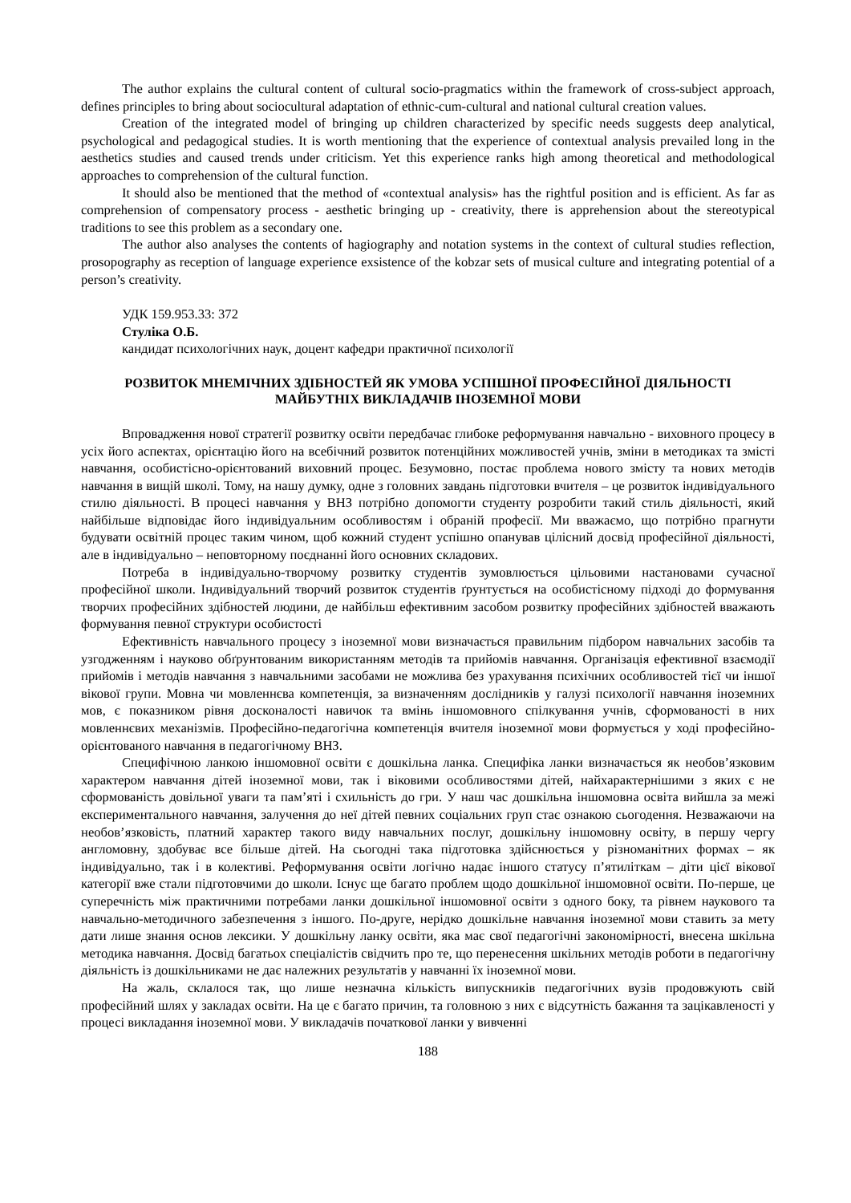The author explains the cultural content of cultural socio-pragmatics within the framework of cross-subject approach, defines principles to bring about sociocultural adaptation of ethnic-cum-cultural and national cultural creation values.
Creation of the integrated model of bringing up children characterized by specific needs suggests deep analytical, psychological and pedagogical studies. It is worth mentioning that the experience of contextual analysis prevailed long in the aesthetics studies and caused trends under criticism. Yet this experience ranks high among theoretical and methodological approaches to comprehension of the cultural function.
It should also be mentioned that the method of «contextual analysis» has the rightful position and is efficient. As far as comprehension of compensatory process - aesthetic bringing up - creativity, there is apprehension about the stereotypical traditions to see this problem as a secondary one.
The author also analyses the contents of hagiography and notation systems in the context of cultural studies reflection, prosopography as reception of language experience exsistence of the kobzar sets of musical culture and integrating potential of a person’s creativity.
УДК 159.953.33: 372
Стуліка О.Б.
кандидат психологічних наук, доцент кафедри практичної психології
РОЗВИТОК МНЕМІЧНИХ ЗДІБНОСТЕЙ ЯК УМОВА УСПІШНОЇ ПРОФЕСІЙНОЇ ДІЯЛЬНОСТІ
МАЙБУТНІХ ВИКЛАДАЧІВ ІНОЗЕМНОЇ МОВИ
Впровадження нової стратегії розвитку освіти передбачає глибоке реформування навчально - виховного процесу в усіх його аспектах, орієнтацію його на всебічний розвиток потенційних можливостей учнів, зміни в методиках та змісті навчання, особистісно-орієнтований виховний процес. Безумовно, постає проблема нового змісту та нових методів навчання в вищій школі. Тому, на нашу думку, одне з головних завдань підготовки вчителя – це розвиток індивідуального стилю діяльності. В процесі навчання у ВНЗ потрібно допомогти студенту розробити такий стиль діяльності, який найбільше відповідає його індивідуальним особливостям і обраній професії. Ми вважаємо, що потрібно прагнути будувати освітній процес таким чином, щоб кожний студент успішно опанував цілісний досвід професійної діяльності, але в індивідуально – неповторному поєднанні його основних складових.
Потреба в індивідуально-творчому розвитку студентів зумовлюється цільовими настановами сучасної професійної школи. Індивідуальний творчий розвиток студентів ґрунтується на особистісному підході до формування творчих професійних здібностей людини, де найбільш ефективним засобом розвитку професійних здібностей вважають формування певної структури особистості
Ефективність навчального процесу з іноземної мови визначається правильним підбором навчальних засобів та узгодженням і науково обґрунтованим використанням методів та прийомів навчання. Організація ефективної взаємодії прийомів і методів навчання з навчальними засобами не можлива без урахування психічних особливостей тієї чи іншої вікової групи. Мовна чи мовленнєва компетенція, за визначенням дослідників у галузі психології навчання іноземних мов, є показником рівня досконалості навичок та вмінь іншомовного спілкування учнів, сформованості в них мовленнєвих механізмів. Професійно-педагогічна компетенція вчителя іноземної мови формується у ході професійно-орієнтованого навчання в педагогічному ВНЗ.
Специфічною ланкою іншомовної освіти є дошкільна ланка. Специфіка ланки визначається як необов’язковим характером навчання дітей іноземної мови, так і віковими особливостями дітей, найхарактернішими з яких є не сформованість довільної уваги та пам’яті і схильність до гри. У наш час дошкільна іншомовна освіта вийшла за межі експериментального навчання, залучення до неї дітей певних соціальних груп стає ознакою сьогодення. Незважаючи на необов’язковість, платний характер такого виду навчальних послуг, дошкільну іншомовну освіту, в першу чергу англомовну, здобуває все більше дітей. На сьогодні така підготовка здійснюється у різноманітних формах – як індивідуально, так і в колективі. Реформування освіти логічно надає іншого статусу п’ятиліткам – діти цієї вікової категорії вже стали підготовчими до школи. Існує ще багато проблем щодо дошкільної іншомовної освіти. По-перше, це суперечність між практичними потребами ланки дошкільної іншомовної освіти з одного боку, та рівнем наукового та навчально-методичного забезпечення з іншого. По-друге, нерідко дошкільне навчання іноземної мови ставить за мету дати лише знання основ лексики. У дошкільну ланку освіти, яка має свої педагогічні закономірності, внесена шкільна методика навчання. Досвід багатьох спеціалістів свідчить про те, що перенесення шкільних методів роботи в педагогічну діяльність із дошкільниками не дає належних результатів у навчанні їх іноземної мови.
На жаль, склалося так, що лише незначна кількість випускників педагогічних вузів продовжують свій професійний шлях у закладах освіти. На це є багато причин, та головною з них є відсутність бажання та зацікавленості у процесі викладання іноземної мови. У викладачів початкової ланки у вивченні
188